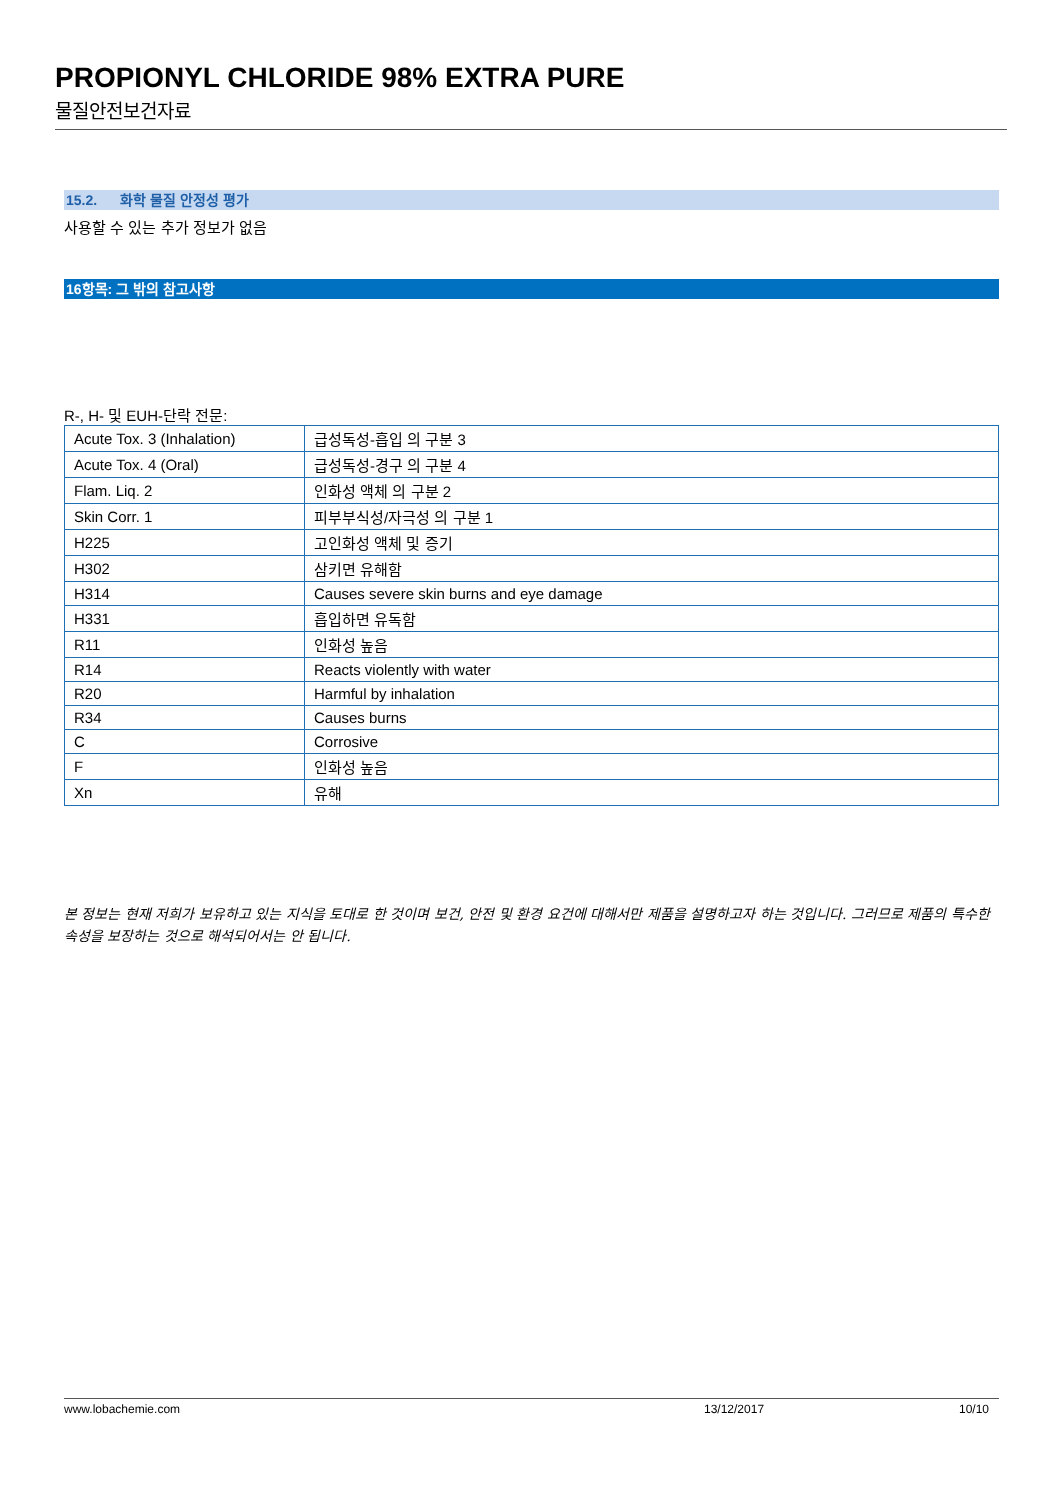PROPIONYL CHLORIDE 98% EXTRA PURE
물질안전보건자료
15.2. 화학 물질 안정성 평가
사용할 수 있는 추가 정보가 없음
16항목: 그 밖의 참고사항
R-, H- 및 EUH-단락 전문:
| Acute Tox. 3 (Inhalation) | 급성독성-흡입 의 구분 3 |
| Acute Tox. 4 (Oral) | 급성독성-경구 의 구분 4 |
| Flam. Liq. 2 | 인화성 액체 의 구분 2 |
| Skin Corr. 1 | 피부부식성/자극성 의 구분 1 |
| H225 | 고인화성 액체 및 증기 |
| H302 | 삼키면 유해함 |
| H314 | Causes severe skin burns and eye damage |
| H331 | 흡입하면 유독함 |
| R11 | 인화성 높음 |
| R14 | Reacts violently with water |
| R20 | Harmful by inhalation |
| R34 | Causes burns |
| C | Corrosive |
| F | 인화성 높음 |
| Xn | 유해 |
본 정보는 현재 저희가 보유하고 있는 지식을 토대로 한 것이며 보건, 안전 및 환경 요건에 대해서만 제품을 설명하고자 하는 것입니다. 그러므로 제품의 특수한 속성을 보장하는 것으로 해석되어서는 안 됩니다.
www.lobachemie.com 13/12/2017 10/10